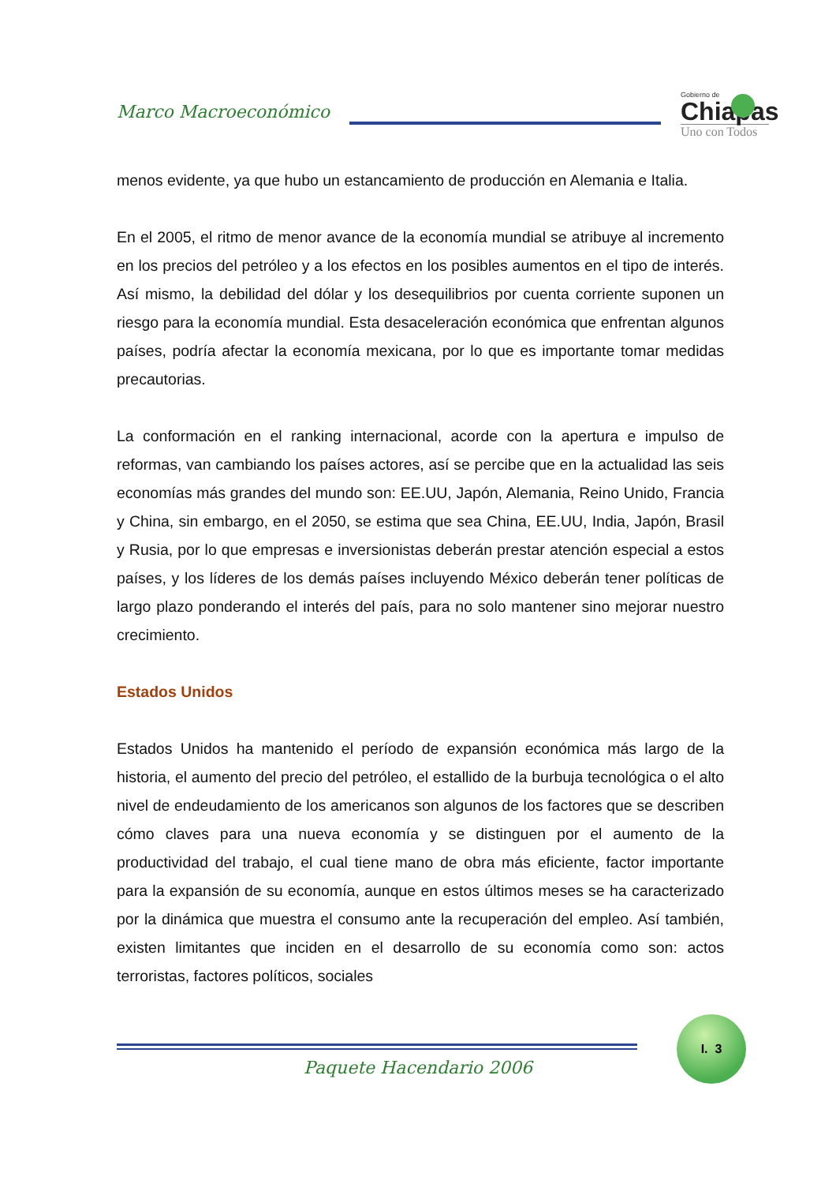Marco Macroeconómico
Gobierno de
Chiapas
Uno con Todos
menos evidente, ya que hubo un estancamiento de producción en Alemania e Italia.
En el 2005, el ritmo de menor avance de la economía mundial se atribuye al incremento en los precios del petróleo y a los efectos en los posibles aumentos en el tipo de interés. Así mismo, la debilidad del dólar y los desequilibrios por cuenta corriente suponen un riesgo para la economía mundial. Esta desaceleración económica que enfrentan algunos países, podría afectar la economía mexicana, por lo que es importante tomar medidas precautorias.
La conformación en el ranking internacional, acorde con la apertura e impulso de reformas, van cambiando los países actores, así se percibe que en la actualidad las seis economías más grandes del mundo son: EE.UU, Japón, Alemania, Reino Unido, Francia y China, sin embargo, en el 2050, se estima que sea China, EE.UU, India, Japón, Brasil y Rusia, por lo que empresas e inversionistas deberán prestar atención especial a estos países, y los líderes de los demás países incluyendo México deberán tener políticas de largo plazo ponderando el interés del país, para no solo mantener sino mejorar nuestro crecimiento.
Estados Unidos
Estados Unidos ha mantenido el período de expansión económica más largo de la historia, el aumento del precio del petróleo, el estallido de la burbuja tecnológica o el alto nivel de endeudamiento de los americanos son algunos de los factores que se describen cómo claves para una nueva economía y se distinguen por el aumento de la productividad del trabajo, el cual tiene mano de obra más eficiente, factor importante para la expansión de su economía, aunque en estos últimos meses se ha caracterizado por la dinámica que muestra el consumo ante la recuperación del empleo. Así también, existen limitantes que inciden en el desarrollo de su economía como son: actos terroristas, factores políticos, sociales
I. 3
Paquete Hacendario 2006